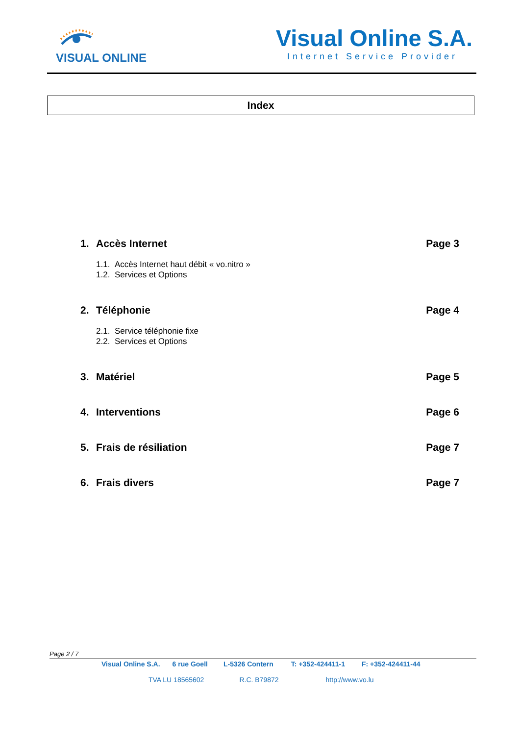VISUAL ONLINE
Visual Online S.A.
Internet Service Provider
Index
1. Accès Internet Page 3
1.1. Accès Internet haut débit « vo.nitro »
1.2. Services et Options
2. Téléphonie Page 4
2.1. Service téléphonie fixe
2.2. Services et Options
3. Matériel Page 5
4. Interventions Page 6
5. Frais de résiliation Page 7
6. Frais divers Page 7
Page 2 / 7
Visual Online S.A. 6 rue Goell L-5326 Contern T: +352-424411-1 F: +352-424411-44
TVA LU 18565602 R.C. B79872 http://www.vo.lu